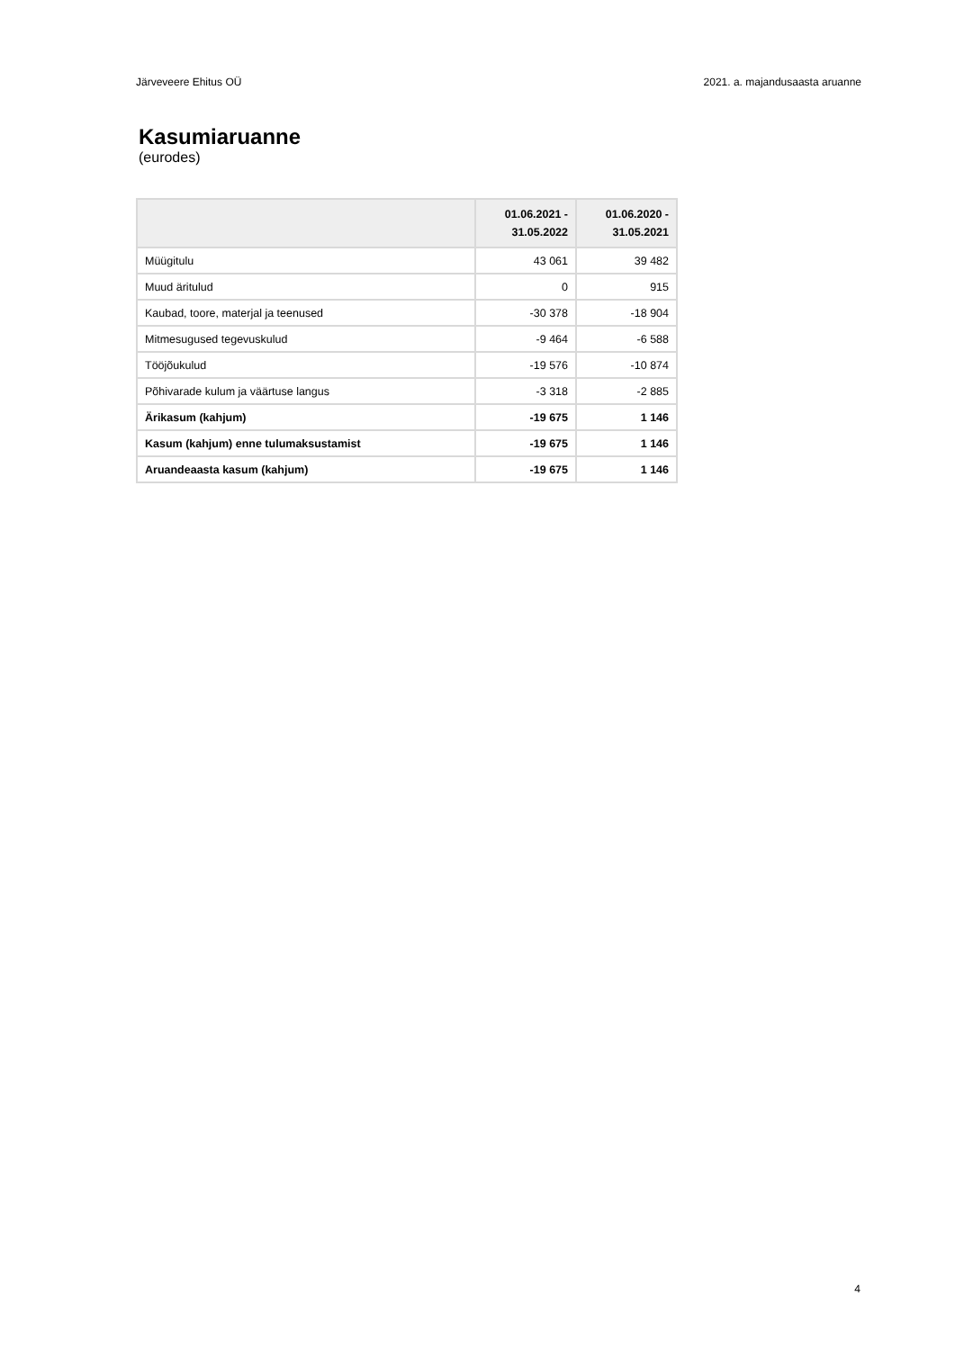Järveveere Ehitus OÜ 2021. a. majandusaasta aruanne
Kasumiaruanne
(eurodes)
| | 01.06.2021 - 31.05.2022 | 01.06.2020 - 31.05.2021 |
| --- | --- | --- |
| Müügitulu | 43 061 | 39 482 |
| Muud äritulud | 0 | 915 |
| Kaubad, toore, materjal ja teenused | -30 378 | -18 904 |
| Mitmesugused tegevuskulud | -9 464 | -6 588 |
| Tööjõukulud | -19 576 | -10 874 |
| Põhivarade kulum ja väärtuse langus | -3 318 | -2 885 |
| Ärikasum (kahjum) | -19 675 | 1 146 |
| Kasum (kahjum) enne tulumaksustamist | -19 675 | 1 146 |
| Aruandeaasta kasum (kahjum) | -19 675 | 1 146 |
4